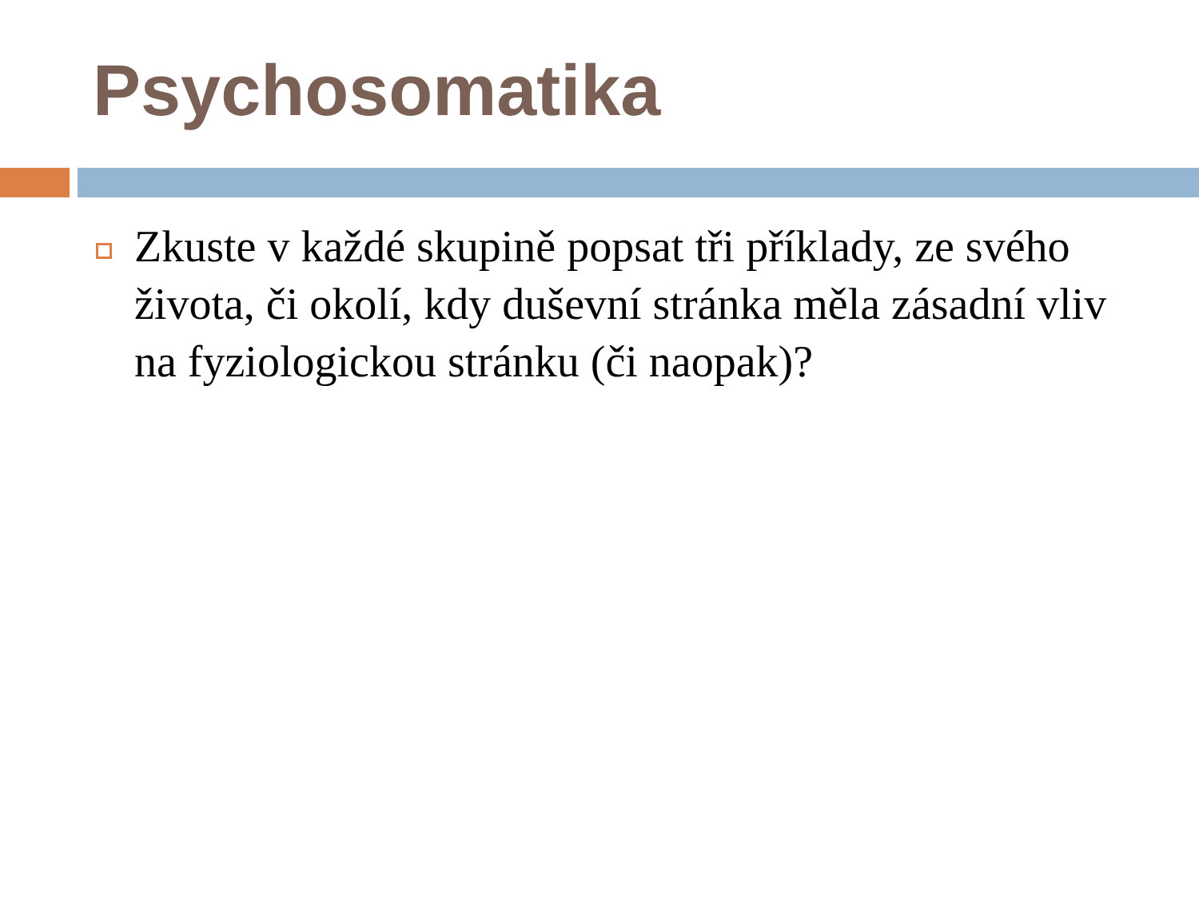Psychosomatika
Zkuste v každé skupině popsat tři příklady, ze svého života, či okolí, kdy duševní stránka měla zásadní vliv na fyziologickou stránku (či naopak)?